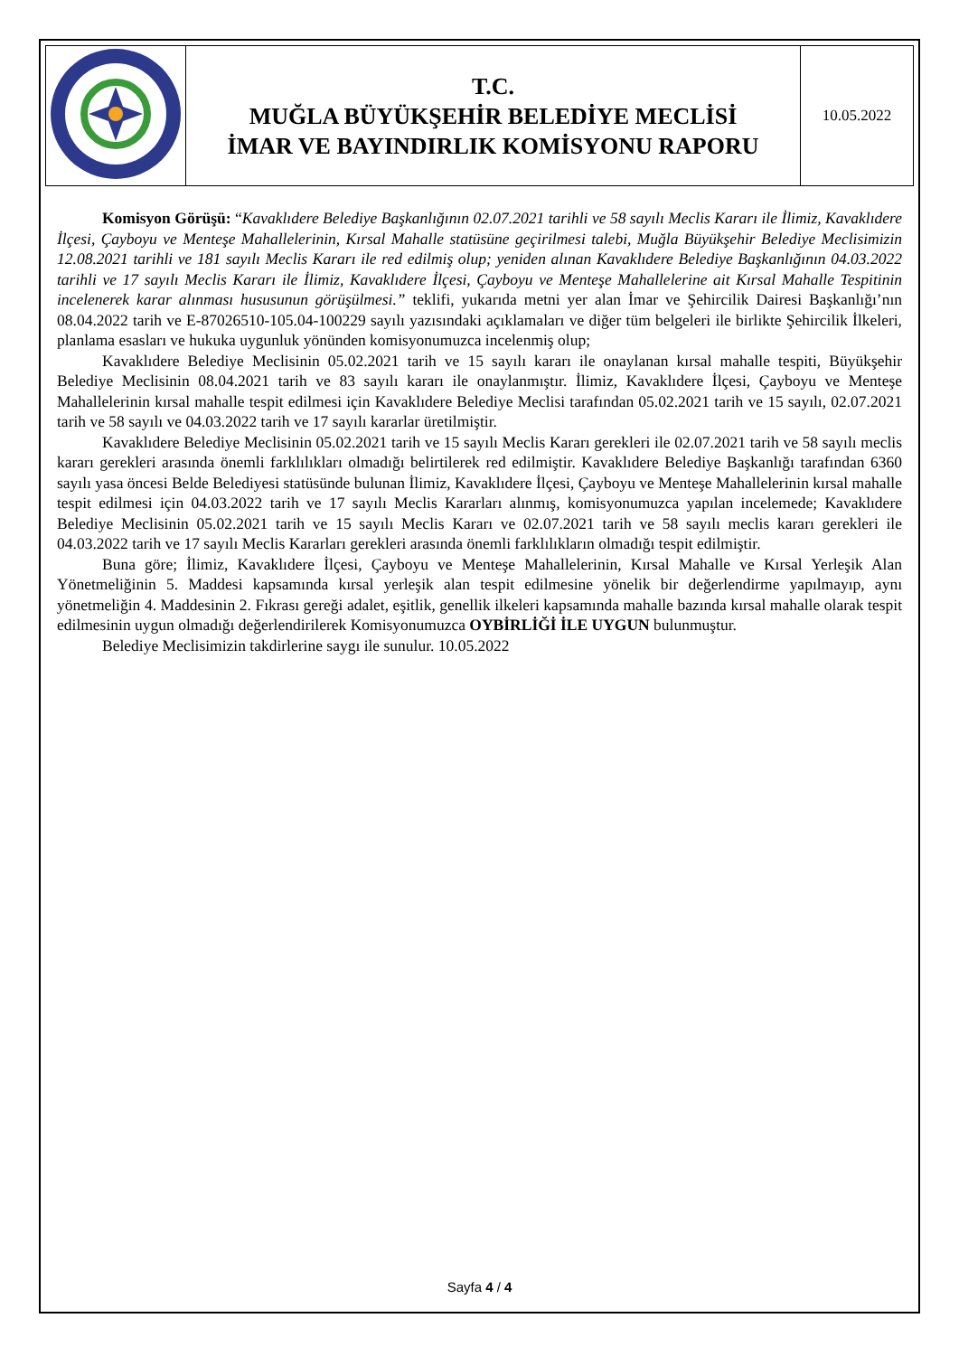| | T.C. MUĞLA BÜYÜKŞEHİR BELEDİYE MECLİSİ İMAR VE BAYINDIRLIK KOMİSYONU RAPORU | 10.05.2022 |
Komisyon Görüşü: “Kavaklıdere Belediye Başkanlığının 02.07.2021 tarihli ve 58 sayılı Meclis Kararı ile İlimiz, Kavaklıdere İlçesi, Çayboyu ve Menteşe Mahallelerinin, Kırsal Mahalle statüsüne geçirilmesi talebi, Muğla Büyükşehir Belediye Meclisimizin 12.08.2021 tarihli ve 181 sayılı Meclis Kararı ile red edilmiş olup; yeniden alınan Kavaklıdere Belediye Başkanlığının 04.03.2022 tarihli ve 17 sayılı Meclis Kararı ile İlimiz, Kavaklıdere İlçesi, Çayboyu ve Menteşe Mahallelerine ait Kırsal Mahalle Tespitinin incelenerek karar alınması hususunun görüşülmesi.” teklifi, yukarıda metni yer alan İmar ve Şehircilik Dairesi Başkanlığı’nın 08.04.2022 tarih ve E-87026510-105.04-100229 sayılı yazısındaki açıklamaları ve diğer tüm belgeleri ile birlikte Şehircilik İlkeleri, planlama esasları ve hukuka uygunluk yönünden komisyonumuzca incelenmiş olup;
Kavaklıdere Belediye Meclisinin 05.02.2021 tarih ve 15 sayılı kararı ile onaylanan kırsal mahalle tespiti, Büyükşehir Belediye Meclisinin 08.04.2021 tarih ve 83 sayılı kararı ile onaylanmıştır. İlimiz, Kavaklıdere İlçesi, Çayboyu ve Menteşe Mahallelerinin kırsal mahalle tespit edilmesi için Kavaklıdere Belediye Meclisi tarafından 05.02.2021 tarih ve 15 sayılı, 02.07.2021 tarih ve 58 sayılı ve 04.03.2022 tarih ve 17 sayılı kararlar üretilmiştir.
Kavaklıdere Belediye Meclisinin 05.02.2021 tarih ve 15 sayılı Meclis Kararı gerekleri ile 02.07.2021 tarih ve 58 sayılı meclis kararı gerekleri arasında önemli farklılıkları olmadığı belirtilerek red edilmiştir. Kavaklıdere Belediye Başkanlığı tarafından 6360 sayılı yasa öncesi Belde Belediyesi statüsünde bulunan İlimiz, Kavaklıdere İlçesi, Çayboyu ve Menteşe Mahallelerinin kırsal mahalle tespit edilmesi için 04.03.2022 tarih ve 17 sayılı Meclis Kararları alınmış, komisyonumuzca yapılan incelemede; Kavaklıdere Belediye Meclisinin 05.02.2021 tarih ve 15 sayılı Meclis Kararı ve 02.07.2021 tarih ve 58 sayılı meclis kararı gerekleri ile 04.03.2022 tarih ve 17 sayılı Meclis Kararları gerekleri arasında önemli farklılıkların olmadığı tespit edilmiştir.
Buna göre; İlimiz, Kavaklıdere İlçesi, Çayboyu ve Menteşe Mahallelerinin, Kırsal Mahalle ve Kırsal Yerleşik Alan Yönetmeliğinin 5. Maddesi kapsamında kırsal yerleşik alan tespit edilmesine yönelik bir değerlendirme yapılmayıp, aynı yönetmeliğin 4. Maddesinin 2. Fıkrası gereği adalet, eşitlik, genellik ilkeleri kapsamında mahalle bazında kırsal mahalle olarak tespit edilmesinin uygun olmadığı değerlendirilerek Komisyonumuzca OYBİRLİĞİ İLE UYGUN bulunmuştur.
Belediye Meclisimizin takdirlerine saygı ile sunulur. 10.05.2022
Sayfa 4 / 4